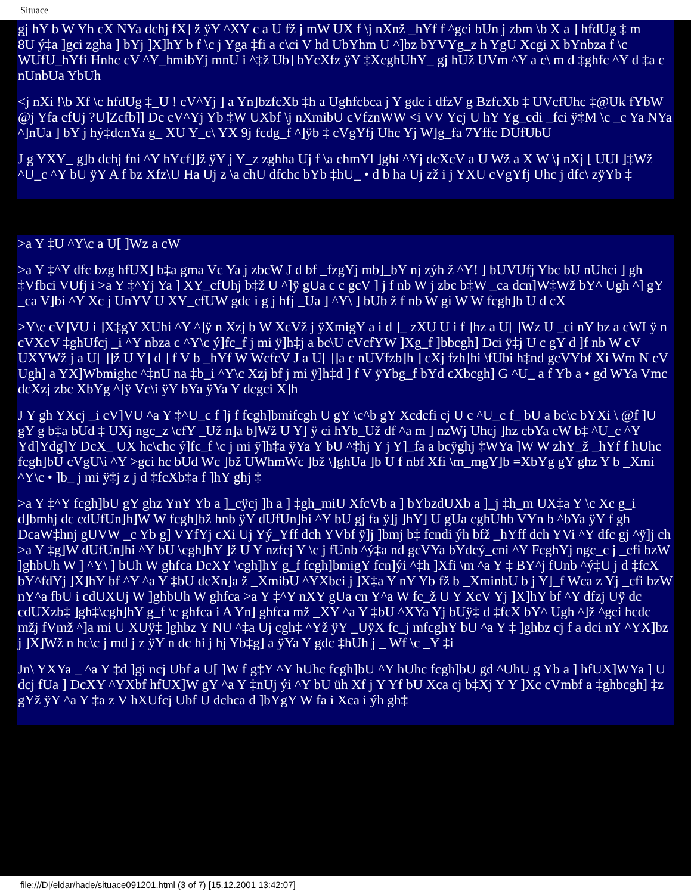Situace
gj hY b W Yh cX NYa dchj fX] ž ÿY ^XY c a U fž j mW UX f \j nXnž _hYf f ^gci bUn j zbm \b X a ] hfdUg ‡ m
8U ý‡a ]gci zgha ] bYj ]X]hY b f \c j Yga ‡fi a c\ci V hd UbYhm U ^]bz bYVYg_z h YgU Xcgi X bYnbza f \c WUfU_hYfi Hnhc cV ^Y_hmibYj mnU i ^‡ž Ub] bYcXfz ÿY ‡XcghUhY_ gj hUž UVm ^Y a c\ m d ‡ghfc ^Y d ‡a c nUnbUa YbUh
<j nXi !\b Xf \c hfdUg ‡_U ! cV^Yj ] a Yn]bzfcXb ‡h a Ughfcbca j Y gdc i dfzV g BzfcXb ‡ UVcfUhc ‡@Uk fYbW @j Yfa cfUj ?U]Zcfb]] Dc cV^Yj Yb ‡W UXbf \j nXmibU cVfznWW <i VV Ycj U hY Yg_cdi _fci ÿ‡M \c _c Ya NYa ^]nUa ] bY j hý‡dcnYa g_ XU Y_c\ YX 9j fcdg_f ^]ÿb ‡ cVgYfj Uhc Yj W]g_fa 7Yffc DUfUbU
J g YXY_ g]b dchj fni ^Y hYcf]]ž ÿY j Y_z zghha Uj f \a chmYl ]ghi ^Yj dcXcV a U Wž a X W \j nXj [ UUl ]‡Wž ^U_c ^Y bU ÿY A f bz Xfz\U Ha Uj z \a chU dfchc bYb ‡hU_ • d b ha Uj zž i j YXU cVgYfj Uhc j dfc\ zÿYb ‡
>a Y ‡U ^Y\c a U[ ]Wz a cW
>a Y ‡^Y dfc bzg hfUX] b‡a gma Vc Ya j zbcW J d bf _fzgYj mb]_bY nj zýh ž ^Y! ] bUVUfj Ybc bU nUhci ] gh ‡Vfbci VUfj i >a Y ‡^Yj Ya ] XY_cfUhj b‡ž U ^]ÿ gUa c c gcV ] j f nb W j zbc b‡W _ca dcn]W‡Wž bY^ Ugh ^] gY _ca V]bi ^Y Xc j UnYV U XY_cfUW gdc i g j hfj _Ua ] ^Y\ ] bUb ž f nb W gi W W fcgh]b U d cX
>Y\c cV]VU i ]X‡gY XUhi ^Y ^]ÿ n Xzj b W XcVž j ÿXmigY a i d ]_ zXU U i f ]hz a U[ ]Wz U _ci nY bz a cWI ÿ n cVXcV ‡ghUfcj _i ^Y nbza c ^Y\c ý]fc_f j mi ÿ]h‡j a bc\U cVcfYW ]Xg_f ]bbcgh] Dci ÿ‡j U c gY d ]f nb W cV UXYWž j a U[ ]]ž U Y] d ] f V b _hYf W WcfcV J a U[ ]]a c nUVfzb]h ] cXj fzh]hi \fUbi h‡nd gcVYbf Xi Wm N cV Ugh] a YX]Wbmighc ^‡nU na ‡b_i ^Y\c Xzj bf j mi ÿ]h‡d ] f V ÿYbg_f bYd cXbcgh] G ^U_ a f Yb a • gd WYa Vmc dcXzj zbc XbYg ^]ÿ Vc\i ÿY bYa ÿYa Y dcgci X]h
J Y gh YXcj _i cV]VU ^a Y ‡^U_c f ]j f fcgh]bmifcgh U gY \c^b gY Xcdcfi cj U c ^U_c f_ bU a bc\c bYXi \ @f ]U gY g b‡a bUd ‡ UXj ngc_z \cfY _Už n]a b]Wž U Y] ÿ ci hYb_Už df ^a m ] nzWj Uhcj ]hz cbYa cW b‡ ^U_c ^Y Yd]Ydg]Y DcX_ UX hc\chc ý]fc_f \c j mi ÿ]h‡a ÿYa Y bU ^‡hj Y j Y]_fa a bcÿghj ‡WYa ]W W zhY_ž _hYf f hUhc fcgh]bU cVgU\i ^Y >gci hc bUd Wc ]bž UWhmWc ]bž \]ghUa ]b U f nbf Xfi \m_mgY]b =XbYg gY ghz Y b _Xmi ^Y\c • ]b_ j mi ÿ‡j z j d ‡fcXb‡a f ]hY ghj ‡
>a Y ‡^Y fcgh]bU gY ghz YnY Yb a ]_cÿcj ]h a ] ‡gh_miU XfcVb a ] bYbzdUXb a ]_j ‡h_m UX‡a Y \c Xc g_i d]bmhj dc cdUfUn]h]W W fcgh]bž hnb ÿY dUfUn]hi ^Y bU gj fa ÿ]j ]hY] U gUa cghUhb VYn b ^bYa ÿY f gh DcaW‡hnj gUVW _c Yb g] VYfYj cXi Uj Yý_Yff dch YVbf ÿ]j ]bmj b‡ fcndi ýh bfž _hYff dch YVi ^Y dfc gj ^ÿ]j ch >a Y ‡g]W dUfUn]hi ^Y bU \cgh]hY ]ž U Y nzfcj Y \c j fUnb ^ý‡a nd gcVYa bYdcý_cni ^Y FcghYj ngc_c j _cfi bzW ]ghbUh W ] ^Y\ ] bUh W ghfca DcXY \cgh]hY g_f fcgh]bmigY fcn]ýi ^‡h ]Xfi \m ^a Y ‡ BY^j fUnb ^ý‡U j d ‡fcX bY^fdYj ]X]hY bf ^Y ^a Y ‡bU dcXn]a ž _XmibU ^YXbci j ]X‡a Y nY Yb fž b _XminbU b j Y]_f Wca z Yj _cfi bzW nY^a fbU i cdUXUj W ]ghbUh W ghfca >a Y ‡^Y nXY gUa cn Y^a W fc_ž U Y XcV Yj ]X]hY bf ^Y dfzj Uÿ dc cdUXzb‡ ]gh‡\cgh]hY g_f \c ghfca i A Yn] ghfca mž _XY ^a Y ‡bU ^XYa Yj bUÿ‡ d ‡fcX bY^ Ugh ^]ž ^gci hcdc mžj fVmž ^]a mi U XUÿ‡ ]ghbz Y NU ^‡a Uj cgh‡ ^Yž ÿY _UÿX fc_j mfcghY bU ^a Y ‡ ]ghbz cj f a dci nY ^YX]bz j ]X]Wž n hc\c j md j z ÿY n dc hi j hj Yb‡g] a ÿYa Y gdc ‡hUh j _ Wf \c _Y ‡i
Jn\ YXYa _ ^a Y ‡d ]gi ncj Ubf a U[ ]W f g‡Y ^Y hUhc fcgh]bU ^Y hUhc fcgh]bU gd ^UhU g Yb a ] hfUX]WYa ] U dcj fUa ] DcXY ^YXbf hfUX]W gY ^a Y ‡nUj ýi ^Y bU üh Xf j Y Yf bU Xca cj b‡Xj Y Y ]Xc cVmbf a ‡ghbcgh] ‡z gYž ÿY ^a Y ‡a z V hXUfcj Ubf U dchca d ]bYgY W fa i Xca i ýh gh‡
file:///D|/eldar/hade/situace091201.html (3 of 7) [15.12.2001 13:42:07]